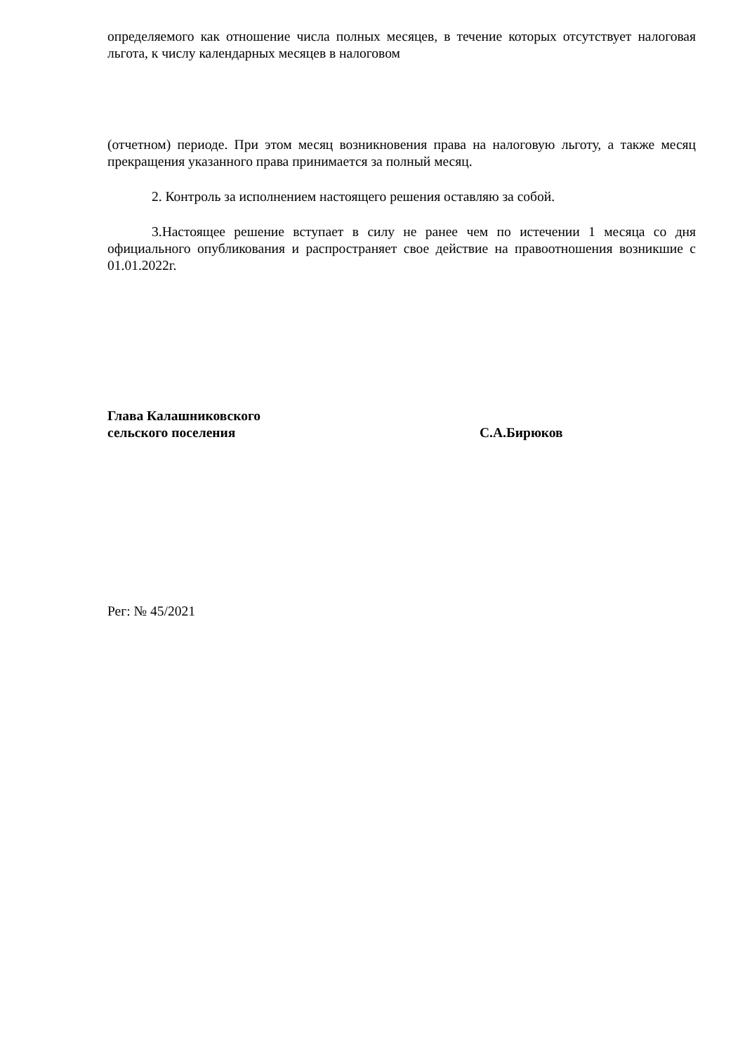определяемого как отношение числа полных месяцев, в течение которых отсутствует налоговая льгота, к числу календарных месяцев в налоговом
(отчетном) периоде. При этом месяц возникновения права на налоговую льготу, а также месяц прекращения указанного права принимается за полный месяц.
2. Контроль за исполнением настоящего решения оставляю за собой.
3.Настоящее решение вступает в силу не ранее чем по истечении 1 месяца со дня официального опубликования и распространяет свое действие на правоотношения возникшие с 01.01.2022г.
Глава Калашниковского
сельского поселения С.А.Бирюков
Рег: № 45/2021